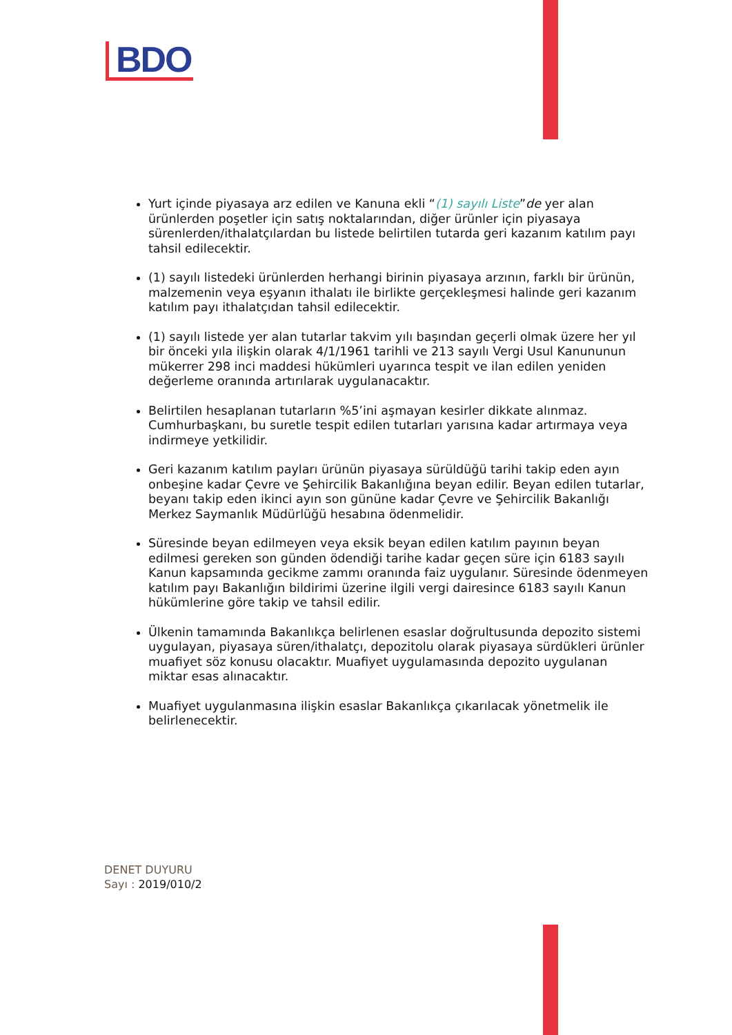BDO
Yurt içinde piyasaya arz edilen ve Kanuna ekli “(1) sayılı Liste”de yer alan ürünlerden poşetler için satış noktalarından, diğer ürünler için piyasaya sürenlerden/ithalatçılardan bu listede belirtilen tutarda geri kazanım katılım payı tahsil edilecektir.
(1) sayılı listedeki ürünlerden herhangi birinin piyasaya arzının, farklı bir ürünün, malzemenin veya eşyanın ithalatı ile birlikte gerçekleşmesi halinde geri kazanım katılım payı ithalatçıdan tahsil edilecektir.
(1) sayılı listede yer alan tutarlar takvim yılı başından geçerli olmak üzere her yıl bir önceki yıla ilişkin olarak 4/1/1961 tarihli ve 213 sayılı Vergi Usul Kanununun mükerrer 298 inci maddesi hükümleri uyarınca tespit ve ilan edilen yeniden değerleme oranında artırılarak uygulanacaktır.
Belirtilen hesaplanan tutarların %5’ini aşmayan kesirler dikkate alınmaz. Cumhurbaşkanı, bu suretle tespit edilen tutarları yarısına kadar artırmaya veya indirmeye yetkilidir.
Geri kazanım katılım payları ürünün piyasaya sürüldüğü tarihi takip eden ayın onbeşine kadar Çevre ve Şehircilik Bakanlığına beyan edilir. Beyan edilen tutarlar, beyanı takip eden ikinci ayın son gününe kadar Çevre ve Şehircilik Bakanlığı Merkez Saymanlık Müdürlüğü hesabına ödenmelidir.
Süresinde beyan edilmeyen veya eksik beyan edilen katılım payının beyan edilmesi gereken son günden ödendiği tarihe kadar geçen süre için 6183 sayılı Kanun kapsamında gecikme zammı oranında faiz uygulanır. Süresinde ödenmeyen katılım payı Bakanlığın bildirimi üzerine ilgili vergi dairesince 6183 sayılı Kanun hükümlerine göre takip ve tahsil edilir.
Ülkenin tamamında Bakanlıkça belirlenen esaslar doğrultusunda depozito sistemi uygulayan, piyasaya süren/ithalatçı, depozitolu olarak piyasaya sürdükleri ürünler muafiyet söz konusu olacaktır. Muafiyet uygulamasında depozito uygulanan miktar esas alınacaktır.
Muafiyet uygulanmasına ilişkin esaslar Bakanlıkça çıkarılacak yönetmelik ile belirlenecektir.
DENET DUYURU
Sayı : 2019/010/2